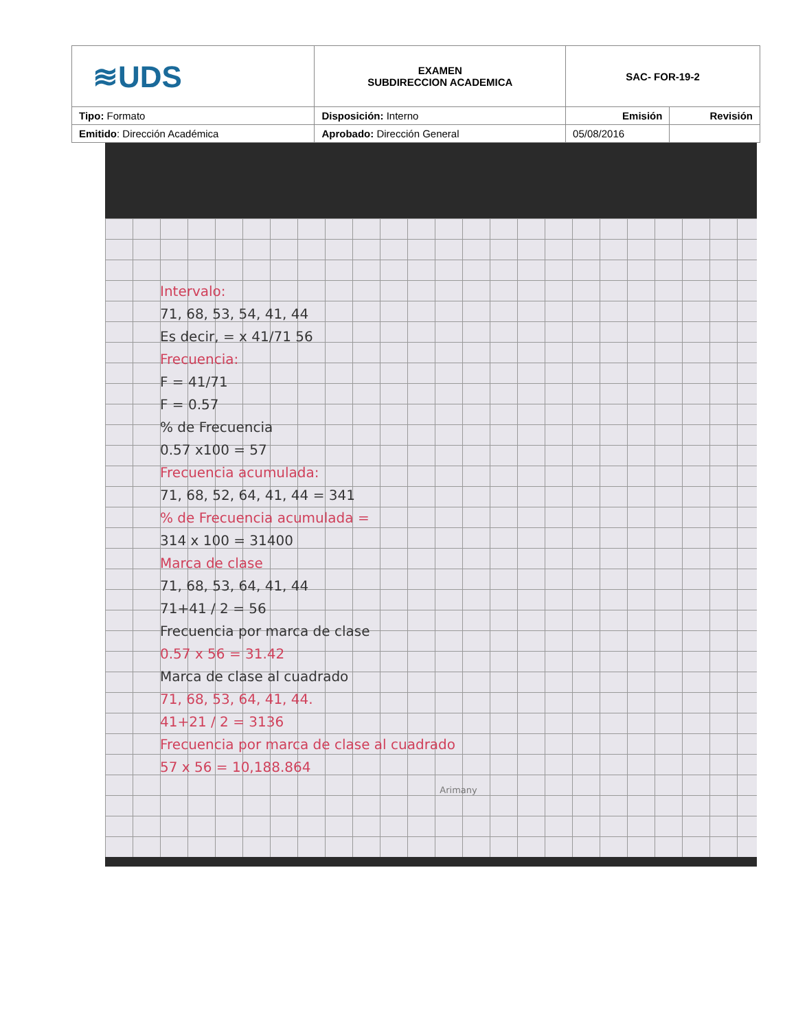| ≋UDS | EXAMEN SUBDIRECCION ACADEMICA | SAC- FOR-19-2 | |
| Tipo: Formato | Disposición: Interno | Emisión | Revisión |
| Emitido : Dirección Académica | Aprobado: Dirección General | 05/08/2016 | |
Intervalo:
71, 68, 53, 54, 41, 44
Es decir, = x 41/71 56
Frecuencia:
F = 41/71
F = 0.57
% de Frecuencia
0.57 x100 = 57
Frecuencia acumulada:
71, 68, 52, 64, 41, 44 = 341
% de Frecuencia acumulada =
314 x 100 = 31400
Marca de clase
71, 68, 53, 64, 41, 44
71+41 / 2 = 56
Frecuencia por marca de clase
0.57 x 56 = 31.42
Marca de clase al cuadrado
71, 68, 53, 64, 41, 44.
41+21 / 2 = 3136
Frecuencia por marca de clase al cuadrado
57 x 56 = 10,188.864
Arimany